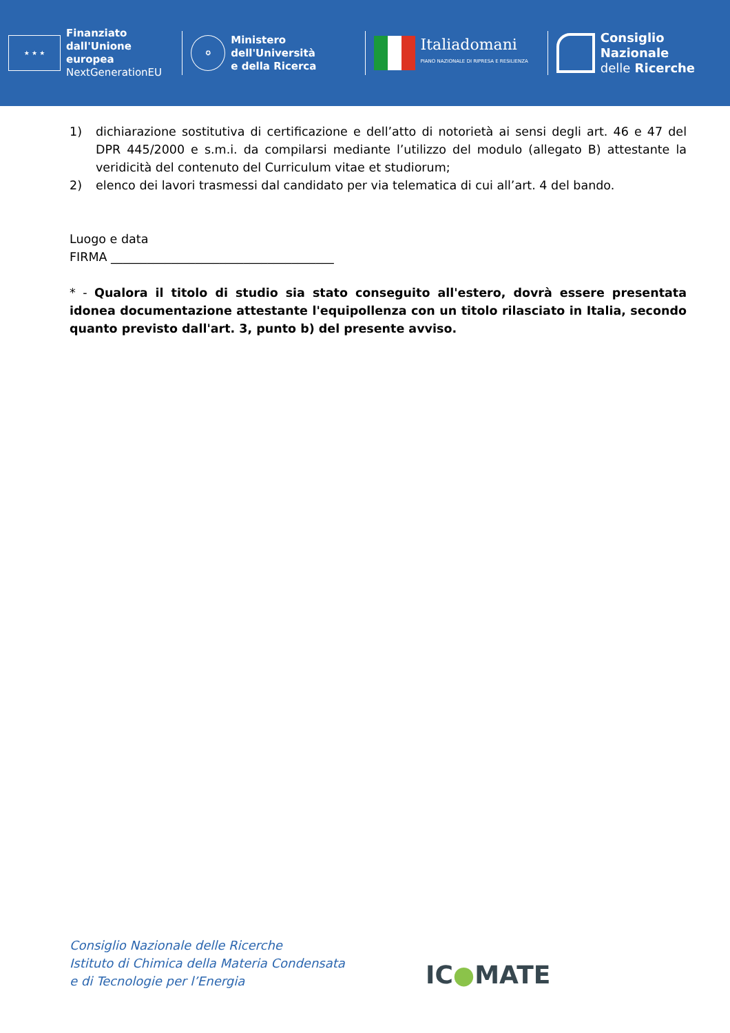★ ★ ★
Finanziato
dall'Unione europea
NextGenerationEU
✪
Ministero
dell'Università
e della Ricerca
Italiadomani
PIANO NAZIONALE DI RIPRESA E RESILIENZA
Consiglio Nazionale
delle Ricerche
1) dichiarazione sostitutiva di certificazione e dell’atto di notorietà ai sensi degli art. 46 e 47 del DPR 445/2000 e s.m.i. da compilarsi mediante l’utilizzo del modulo (allegato B) attestante la veridicità del contenuto del Curriculum vitae et studiorum;
2) elenco dei lavori trasmessi dal candidato per via telematica di cui all’art. 4 del bando.
Luogo e data
FIRMA _____________________________________
* - Qualora il titolo di studio sia stato conseguito all'estero, dovrà essere presentata idonea documentazione attestante l'equipollenza con un titolo rilasciato in Italia, secondo quanto previsto dall'art. 3, punto b) del presente avviso.
Consiglio Nazionale delle Ricerche
Istituto di Chimica della Materia Condensata
e di Tecnologie per l’Energia
IC●MATE